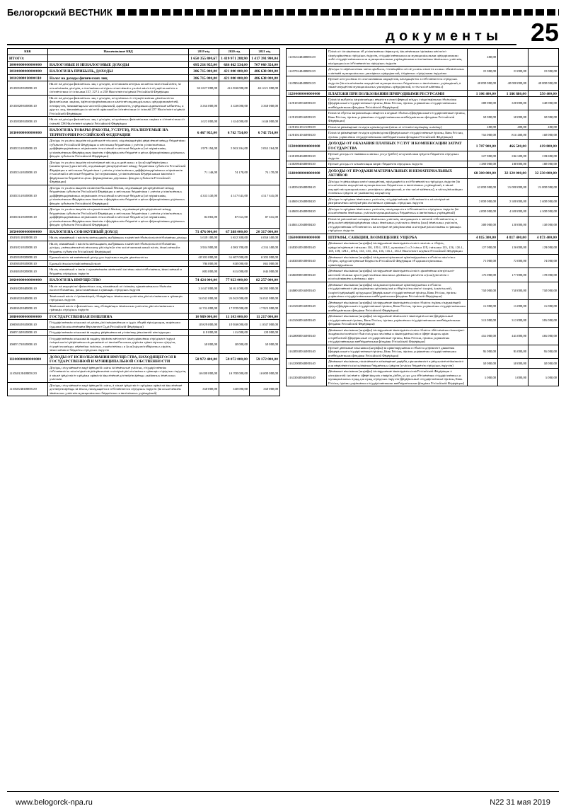Белогорский ВЕСТНИК
документы 25
| КБК | Наименование КВД | 2019 год | 2020 год | 2021 год |
| --- | --- | --- | --- | --- |
| ИТОГО: | | 1 650 355 800,67 | 1 419 971 288,90 | 1 417 391 990,04 |
| 10000000000000000 | НАЛОГОВЫЕ И НЕНАЛОГОВЫЕ ДОХОДЫ | 695 216 955,00 | 684 462 534,00 | 707 060 354,00 |
| 10100000000000000 | НАЛОГИ НА ПРИБЫЛЬ, ДОХОДЫ | 386 715 000,00 | 421 000 000,00 | 486 638 000,00 |
| 10102000010000110 | Налог на доходы физических лиц | 386 715 000,00 | 421 000 000,00 | 486 638 000,00 |
| 10102010010000110 | Налог на доходы физических лиц с доходов, источником которых является налоговый агент, за исключением доходов, в отношении которых исчисление и уплата налога осуществляются в соответствии со статьями 227, 227.1 и 228 Налогового кодекса Российской Федерации | 381 827 000,00 | 416 038 000,00 | 481 621 000,00 |
| 10102020010000110 | Налог на доходы физических лиц с доходов, полученных от осуществления деятельности физическими лицами, зарегистрированными в качестве индивидуальных предпринимателей, нотариусов, занимающихся частной практикой, адвокатов, учредивших адвокатские кабинеты, и других лиц, занимающихся частной практикой в соответствии со статьей 227 Налогового кодекса Российской Федерации | 3 266 000,00 | 3 328 000,00 | 3 369 000,00 |
| 10102030010000110 | Налог на доходы физических лиц с доходов, полученных физическими лицами в соответствии со статьей 228 Налогового кодекса Российской Федерации | 1 622 000,00 | 1 634 000,00 | 1 648 000,00 |
| 10300000000000000 | НАЛОГИ НА ТОВАРЫ (РАБОТЫ, УСЛУГИ), РЕАЛИЗУЕМЫЕ НА ТЕРРИТОРИИ РОССИЙСКОЙ ФЕДЕРАЦИИ | 6 467 955,00 | 6 742 754,00 | 6 742 754,00 |
| 10302231010000110 | Доходы от уплаты акцизов на дизельное топливо, подлежащие распределению между бюджетами субъектов Российской Федерации и местными бюджетами с учетом установленных дифференцированных нормативов отчислений в местные бюджеты (по нормативам, установленным Федеральным законом о федеральном бюджете в целях формирования дорожных фондов субъектов Российской Федерации) | 1 979 194,00 | 2 063 284,00 | 2 063 284,00 |
| 10302241010000110 | Доходы от уплаты акцизов на моторные масла для дизельных и (или) карбюраторных (инжекторных) двигателей, подлежащие распределению между бюджетами субъектов Российской Федерации и местными бюджетами с учетом установленных дифференцированных нормативов отчислений в местные бюджеты (по нормативам, установленным Федеральным законом о федеральном бюджете в целях формирования дорожных фондов субъектов Российской Федерации) | 71 148,00 | 74 170,00 | 74 170,00 |
| 10302251010000110 | Доходы от уплаты акцизов на автомобильный бензин, подлежащие распределению между бюджетами субъектов Российской Федерации и местными бюджетами с учетом установленных дифференцированных нормативов отчислений в местные бюджеты (по нормативам, установленным Федеральным законом о федеральном бюджете в целях формирования дорожных фондов субъектов Российской Федерации) | 4 333 530,00 | 4 517 645,00 | 4 517 645,00 |
| 10302261010000110 | Доходы от уплаты акцизов на прямогонный бензин, подлежащие распределению между бюджетами субъектов Российской Федерации и местными бюджетами с учетом установленных дифференцированных нормативов отчислений в местные бюджеты (по нормативам, установленным Федеральным законом о федеральном бюджете в целях формирования дорожных фондов субъектов Российской Федерации) | 84 083,00 | 87 655,00 | 87 655,00 |
| 10500000000000000 | НАЛОГИ НА СОВОКУПНЫЙ ДОХОД | 71 476 000,00 | 67 388 000,00 | 20 317 000,00 |
| 10501011010000110 | Налог, взимаемый с налогоплательщиков, выбравших в качестве объекта налогообложения доходы | 5 639 100,00 | 5 852 300,00 | 6 068 500,00 |
| 10501021010000110 | Налог, взимаемый с налогоплательщиков, выбравших в качестве объекта налогообложения доходы, уменьшенные на величину расходов (в том числе минимальный налог, зачисляемый в бюджеты субъектов Российской Федерации) | 3 934 900,00 | 4 083 700,00 | 4 234 500,00 |
| 10502010020000110 | Единый налог на вмененный доход для отдельных видов деятельности | 60 303 000,00 | 55 807 000,00 | 8 303 000,00 |
| 10503010010000110 | Единый сельскохозяйственный налог | 796 000,00 | 830 000,00 | 865 000,00 |
| 10504010020000110 | Налог, взимаемый в связи с применением патентной системы налогообложения, зачисляемый в бюджеты городских округов | 803 000,00 | 815 000,00 | 846 000,00 |
| 10600000000000000 | НАЛОГИ НА ИМУЩЕСТВО | 74 424 000,00 | 77 923 000,00 | 82 257 000,00 |
| 10601020040000110 | Налог на имущество физических лиц, взимаемый по ставкам, применяемым к объектам налогообложения, расположенным в границах городских округов | 31 647 000,00 | 34 811 000,00 | 38 292 000,00 |
| 10606032040000110 | Земельный налог с организаций, обладающих земельным участком, расположенным в границах городских округов | 26 042 000,00 | 26 042 000,00 | 26 042 000,00 |
| 10606042040000110 | Земельный налог с физических лиц, обладающих земельным участком, расположенным в границах городских округов | 16 735 000,00 | 17 070 000,00 | 17 923 000,00 |
| 10800000000000000 | ГОСУДАРСТВЕННАЯ ПОШЛИНА | 10 989 000,00 | 11 103 000,00 | 11 217 000,00 |
| 10803010010000110 | Государственная пошлина по делам, рассматриваемым в судах общей юрисдикции, мировыми судьями (за исключением Верховного Суда Российской Федерации) | 10 829 000,00 | 10 938 000,00 | 11 047 000,00 |
| 10807150010000110 | Государственная пошлина за выдачу разрешения на установку рекламной конструкции | 110 000,00 | 115 000,00 | 120 000,00 |
| 10807173010000110 | Государственная пошлина за выдачу органом местного самоуправления городского округа специального разрешения на движение по автомобильным дорогам транспортных средств, осуществляющих перевозки опасных, тяжеловесных и (или) крупногабаритных грузов, зачисляемая в бюджеты городских округов | 50 000,00 | 50 000,00 | 50 000,00 |
| 11100000000000000 | ДОХОДЫ ОТ ИСПОЛЬЗОВАНИЯ ИМУЩЕСТВА, НАХОДЯЩЕГОСЯ В ГОСУДАРСТВЕННОЙ И МУНИЦИПАЛЬНОЙ СОБСТВЕННОСТИ | 58 972 400,00 | 59 072 000,00 | 59 172 000,00 |
| 11105012040000120 | Доходы, получаемые в виде арендной платы за земельные участки, государственная собственность на которые не разграничена и которые расположены в границах городских округов, а также средства от продажи права на заключение договоров аренды указанных земельных участков | 18 600 000,00 | 18 700 000,00 | 18 800 000,00 |
| 11105024040000120 | Доходы, получаемые в виде арендной платы, а также средства от продажи права на заключение договоров аренды за земли, находящиеся в собственности городских округов (за исключением земельных участков муниципальных бюджетных и автономных учреждений) | 350 000,00 | 350 000,00 | 350 000,00 |
| 11105324040000120 | Плата по соглашениям об установлении сервитута, заключенным органами местного самоуправления городских округов, государственными или муниципальными предприятиями либо государственными или муниципальными учреждениями в отношении земельных участков, находящихся в собственности городских округов | 400,00 | | |
| 11107014040000120 | Доходы от перечисления части прибыли, остающейся после уплаты налогов и иных обязательных платежей муниципальных унитарных предприятий, созданных городскими округами | 22 000,00 | 22 000,00 | 22 000,00 |
| 11109044040000120 | Прочие поступления от использования имущества, находящегося в собственности городских округов (за исключением имущества муниципальных бюджетных и автономных учреждений, а также имущества муниципальных унитарных предприятий, в том числе казенных) | 40 000 000,00 | 40 000 000,00 | 40 000 000,00 |
| 11200000000000000 | ПЛАТЕЖИ ПРИ ПОЛЬЗОВАНИИ ПРИРОДНЫМИ РЕСУРСАМИ | 1 106 400,00 | 1 186 880,00 | 550 400,00 |
| 11201010016000120 | Плата за выбросы загрязняющих веществ в атмосферный воздух стационарными объектами (федеральные государственные органы, Банк России, органы управления государственными внебюджетными фондами Российской Федерации) | 300 000,00 | 320 000,00 | 340 000,00 |
| 11201030016000120 | Плата за сбросы загрязняющих веществ в водные объекты (федеральные государственные органы, Банк России, органы управления государственными внебюджетными фондами Российской Федерации) | 50 000,00 | 50 000,00 | 50 000,00 |
| 11201041012100120 | Плата за размещение отходов производства (пени по соответствующему платежу) | 400,00 | 400,00 | 400,00 |
| 11201041016000120 | Плата за размещение отходов производства (федеральные государственные органы, Банк России, органы управления государственными внебюджетными фондами Российской Федерации) | 756 000,00 | 816 480,00 | 160 000,00 |
| 11300000000000000 | ДОХОДЫ ОТ ОКАЗАНИЯ ПЛАТНЫХ УСЛУГ И КОМПЕНСАЦИИ ЗАТРАТ ГОСУДАРСТВА | 1 707 900,00 | 466 500,00 | 419 800,00 |
| 11301994040000130 | Прочие доходы от оказания платных услуг (работ) получателями средств бюджетов городских округов | 327 900,00 | 286 500,00 | 239 800,00 |
| 11302994040000130 | Прочие доходы от компенсации затрат бюджетов городских округов | 1 380 000,00 | 180 000,00 | 180 000,00 |
| 11400000000000000 | ДОХОДЫ ОТ ПРОДАЖИ МАТЕРИАЛЬНЫХ И НЕМАТЕРИАЛЬНЫХ АКТИВОВ | 68 300 000,00 | 32 120 000,00 | 32 230 000,00 |
| 11402043040000410 | Доходы от реализации иного имущества, находящегося в собственности городских округов (за исключением имущества муниципальных бюджетных и автономных учреждений, а также имущества муниципальных унитарных предприятий, в том числе казенных), в части реализации основных средств по указанному имуществу | 62 000 000,00 | 25 000 000,00 | 25 000 000,00 |
| 11406012040000430 | Доходы от продажи земельных участков, государственная собственность на которые не разграничена и которые расположены в границах городских округов | 2 000 000,00 | 2 500 000,00 | 2 600 000,00 |
| 11406024040000430 | Доходы от продажи земельных участков, находящихся в собственности городских округов (за исключением земельных участков муниципальных бюджетных и автономных учреждений) | 4 000 000,00 | 4 500 000,00 | 4 500 000,00 |
| 11406312040000430 | Плата за увеличение площади земельных участков, находящихся в частной собственности, в результате перераспределения таких земельных участков и земель (или) земельных участков, государственная собственность на которые не разграничена и которые расположены в границах городских округов | 300 000,00 | 120 000,00 | 130 000,00 |
| 11600000000000000 | ШТРАФЫ, САНКЦИИ, ВОЗМЕЩЕНИЕ УЩЕРБА | 4 815 300,00 | 4 817 400,00 | 4 873 400,00 |
| 11603010010000140 | Денежные взыскания (штрафы) за нарушение законодательства о налогах и сборах, предусмотренные статьями 116, 119.1, 119.2, пунктами 1 и 2 статьи 120, статьями 125, 126, 126.1, 128, 129, 129.1, 129.4, 132, 133, 134, 135, 135.1, 135.2 Налогового кодекса Российской Федерации | 127 000,00 | 128 000,00 | 129 000,00 |
| 11603030010000140 | Денежные взыскания (штрафы) за административные правонарушения в области налогов и сборов, предусмотренные Кодексом Российской Федерации об административных правонарушениях | 71 000,00 | 72 000,00 | 74 000,00 |
| 11606000010000140 | Денежные взыскания (штрафы) за нарушение законодательства о применении контрольно-кассовой техники при осуществлении наличных денежных расчетов и (или) расчетов с использованием платежных карт | 176 000,00 | 177 000,00 | 178 000,00 |
| 11608010016000140 | Денежные взыскания (штрафы) за административные правонарушения в области государственного регулирования производства и оборота этилового спирта, алкогольной, спиртосодержащей продукции (федеральные государственные органы, Банк России, органы управления государственными внебюджетными фондами Российской Федерации) | 750 000,00 | 750 000,00 | 750 000,00 |
| 11625050016000140 | Денежные взыскания (штрафы) за нарушение законодательства в области охраны окружающей среды (федеральные государственные органы, Банк России, органы управления государственными внебюджетными фондами Российской Федерации) | 15 000,00 | 15 000,00 | 15 000,00 |
| 11625060016000140 | Денежные взыскания (штрафы) за нарушение земельного законодательства (федеральные государственные органы, Банк России, органы управления государственными внебюджетными фондами Российской Федерации) | 313 000,00 | 312 000,00 | 305 000,00 |
| 11628000016000140 | Денежные взыскания (штрафы) за нарушение законодательства в области обеспечения санитарно-эпидемиологического благополучия человека и законодательства в сфере защиты прав потребителей (федеральные государственные органы, Банк России, органы управления государственными внебюджетными фондами Российской Федерации) | 455 000,00 | 445 000,00 | 485 000,00 |
| 11630030016000140 | Прочие денежные взыскания (штрафы) за правонарушения в области дорожного движения (федеральные государственные органы, Банк России, органы управления государственными внебюджетными фондами Российской Федерации) | 95 000,00 | 95 000,00 | 95 000,00 |
| 11632000040000140 | Денежные взыскания, налагаемые в возмещение ущерба, причиненного в результате незаконного или нецелевого использования бюджетных средств (в части бюджетов городских округов) | 50 000,00 | 50 000,00 | 50 000,00 |
| 11633040046000140 | Денежные взыскания (штрафы) за нарушение законодательства Российской Федерации о контрактной системе в сфере закупок товаров, работ, услуг для обеспечения государственных и муниципальных нужд для нужд городских округов (федеральные государственные органы, Банк России, органы управления государственными внебюджетными фондами Российской Федерации) | 5 000,00 | 5 000,00 | 5 000,00 |
www.belogorck-npa.ru N22 31 мая 2019